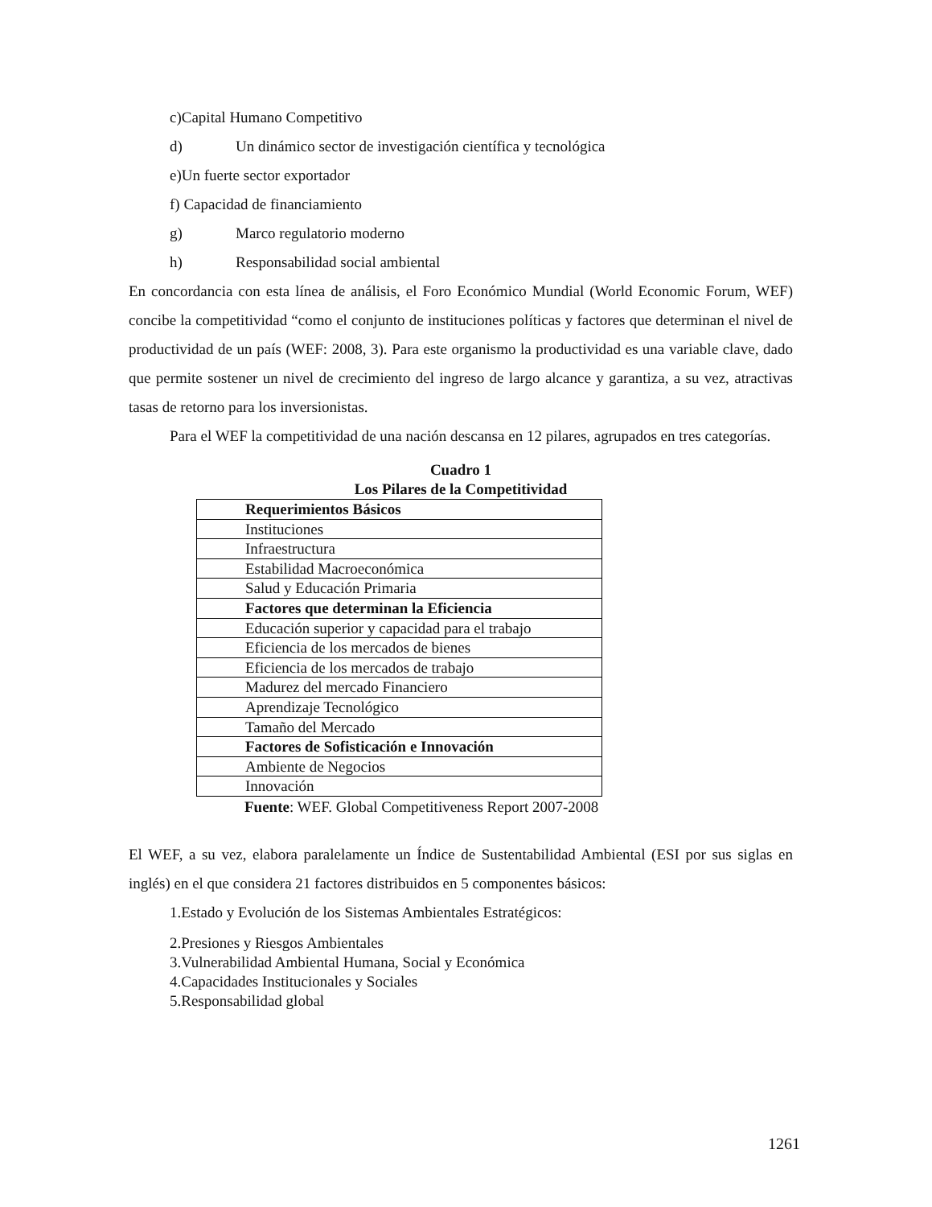c)Capital Humano Competitivo
d) Un dinámico sector de investigación científica y tecnológica
e)Un fuerte sector exportador
f) Capacidad de financiamiento
g) Marco regulatorio moderno
h) Responsabilidad social ambiental
En concordancia con esta línea de análisis, el Foro Económico Mundial (World Economic Forum, WEF) concibe la competitividad “como el conjunto de instituciones políticas y factores que determinan el nivel de productividad de un país (WEF: 2008, 3). Para este organismo la productividad es una variable clave, dado que permite sostener un nivel de crecimiento del ingreso de largo alcance y garantiza, a su vez, atractivas tasas de retorno para los inversionistas.
Para el WEF la competitividad de una nación descansa en 12 pilares, agrupados en tres categorías.
Cuadro 1
Los Pilares de la Competitividad
| Requerimientos Básicos |
| Instituciones |
| Infraestructura |
| Estabilidad Macroeconómica |
| Salud y Educación Primaria |
| Factores que determinan la Eficiencia |
| Educación superior y capacidad para el trabajo |
| Eficiencia de los mercados de bienes |
| Eficiencia de los mercados de trabajo |
| Madurez del mercado Financiero |
| Aprendizaje Tecnológico |
| Tamaño del Mercado |
| Factores de Sofisticación e Innovación |
| Ambiente de Negocios |
| Innovación |
Fuente: WEF. Global Competitiveness Report 2007-2008
El WEF, a su vez, elabora paralelamente un Índice de Sustentabilidad Ambiental (ESI por sus siglas en inglés) en el que considera 21 factores distribuidos en 5 componentes básicos:
1.Estado y Evolución de los Sistemas Ambientales Estratégicos:
2.Presiones y Riesgos Ambientales
3.Vulnerabilidad Ambiental Humana, Social y Económica
4.Capacidades Institucionales y Sociales
5.Responsabilidad global
1261